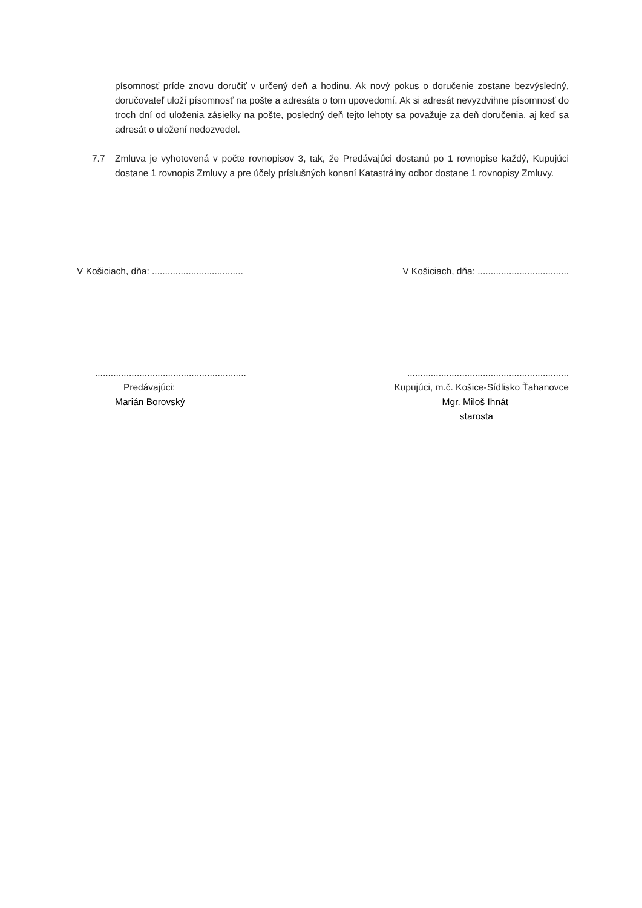písomnosť príde znovu doručiť v určený deň a hodinu. Ak nový pokus o doručenie zostane bezvýsledný, doručovateľ uloží písomnosť na pošte a adresáta o tom upovedomí. Ak si adresát nevyzdvihne písomnosť do troch dní od uloženia zásielky na pošte, posledný deň tejto lehoty sa považuje za deň doručenia, aj keď sa adresát o uložení nedozvedel.
7.7 Zmluva je vyhotovená v počte rovnopisov 3, tak, že Predávajúci dostanú po 1 rovnopise každý, Kupujúci dostane 1 rovnopis Zmluvy a pre účely príslušných konaní Katastrálny odbor dostane 1 rovnopisy Zmluvy.
V Košiciach, dňa: ...................................
V Košiciach, dňa: ...................................
..........................................................
Predávajúci:
Marián Borovský
..............................................................
Kupujúci, m.č. Košice-Sídlisko Ťahanovce
Mgr. Miloš Ihnát
starosta